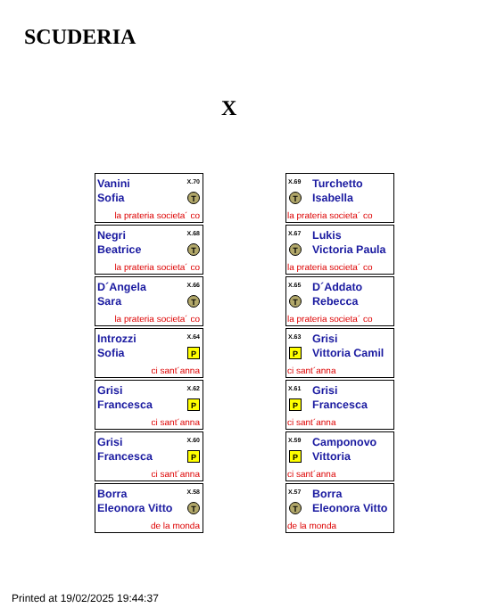SCUDERIA
X
Vanini
Sofia
X.70
T
la prateria societa´ co
Negri
Beatrice
X.68
T
la prateria societa´ co
D´Angela
Sara
X.66
T
la prateria societa´ co
Introzzi
Sofia
X.64
P
ci sant´anna
Grisi
Francesca
X.62
P
ci sant´anna
Grisi
Francesca
X.60
P
ci sant´anna
Borra
Eleonora Vitto
X.58
T
de la monda
X.69
Turchetto
Isabella
T
la prateria societa´ co
X.67
Lukis
Victoria Paula
T
la prateria societa´ co
X.65
D´Addato
Rebecca
T
la prateria societa´ co
X.63
Grisi
Vittoria Camil
P
ci sant´anna
X.61
Grisi
Francesca
P
ci sant´anna
X.59
Camponovo
Vittoria
P
ci sant´anna
X.57
Borra
Eleonora Vitto
T
de la monda
Printed at 19/02/2025 19:44:37